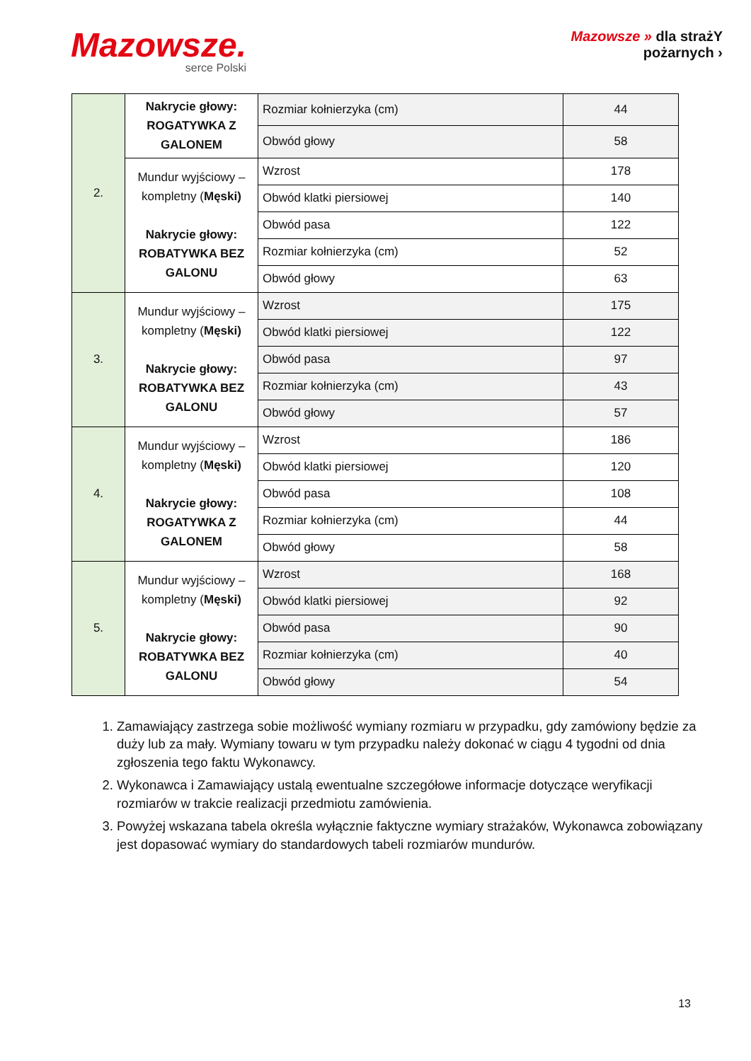Mazowsze.
serce Polski
Mazowsze » dla strażY
pożarnych ›
| 2. | Nakrycie głowy: ROGATYWKA Z GALONEM | Rozmiar kołnierzyka (cm) | 44 |
| | | Obwód głowy | 58 |
| | Mundur wyjściowy – kompletny ( Męski) Nakrycie głowy: ROBATYWKA BEZ GALONU | Wzrost | 178 |
| | | Obwód klatki piersiowej | 140 |
| | | Obwód pasa | 122 |
| | | Rozmiar kołnierzyka (cm) | 52 |
| | | Obwód głowy | 63 |
| 3. | Mundur wyjściowy – kompletny ( Męski) Nakrycie głowy: ROBATYWKA BEZ GALONU | Wzrost | 175 |
| | | Obwód klatki piersiowej | 122 |
| | | Obwód pasa | 97 |
| | | Rozmiar kołnierzyka (cm) | 43 |
| | | Obwód głowy | 57 |
| 4. | Mundur wyjściowy – kompletny ( Męski) Nakrycie głowy: ROGATYWKA Z GALONEM | Wzrost | 186 |
| | | Obwód klatki piersiowej | 120 |
| | | Obwód pasa | 108 |
| | | Rozmiar kołnierzyka (cm) | 44 |
| | | Obwód głowy | 58 |
| 5. | Mundur wyjściowy – kompletny ( Męski) Nakrycie głowy: ROBATYWKA BEZ GALONU | Wzrost | 168 |
| | | Obwód klatki piersiowej | 92 |
| | | Obwód pasa | 90 |
| | | Rozmiar kołnierzyka (cm) | 40 |
| | | Obwód głowy | 54 |
1. Zamawiający zastrzega sobie możliwość wymiany rozmiaru w przypadku, gdy zamówiony będzie za duży lub za mały. Wymiany towaru w tym przypadku należy dokonać w ciągu 4 tygodni od dnia zgłoszenia tego faktu Wykonawcy.
2. Wykonawca i Zamawiający ustalą ewentualne szczegółowe informacje dotyczące weryfikacji rozmiarów w trakcie realizacji przedmiotu zamówienia.
3. Powyżej wskazana tabela określa wyłącznie faktyczne wymiary strażaków, Wykonawca zobowiązany jest dopasować wymiary do standardowych tabeli rozmiarów mundurów.
13